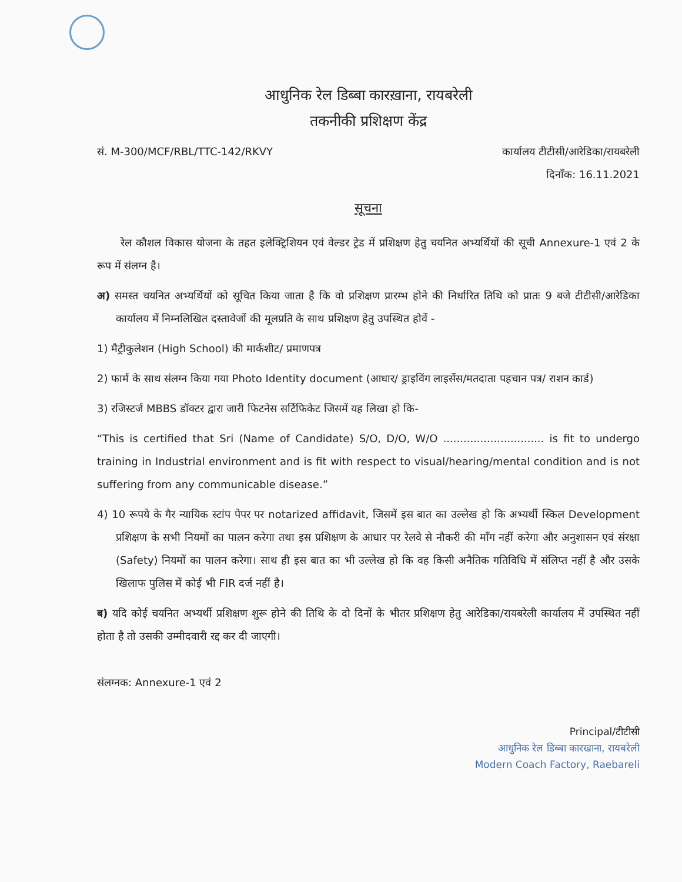आधुनिक रेल डिब्बा कारख़ाना, रायबरेली
तकनीकी प्रशिक्षण केंद्र
सं. M-300/MCF/RBL/TTC-142/RKVY कार्यालय टीटीसी/आरेडिका/रायबरेली
दिनाँक: 16.11.2021
सूचना
रेल कौशल विकास योजना के तहत इलेक्ट्रिशियन एवं वेल्डर ट्रेड में प्रशिक्षण हेतु चयनित अभ्यर्थियों की सूची Annexure-1 एवं 2 के रूप में संलग्न है।
अ) समस्त चयनित अभ्यर्थियों को सूचित किया जाता है कि वो प्रशिक्षण प्रारम्भ होने की निर्धारित तिथि को प्रातः 9 बजे टीटीसी/आरेडिका कार्यालय में निम्नलिखित दस्तावेजों की मूलप्रति के साथ प्रशिक्षण हेतु उपस्थित होवें -
1) मैट्रीकुलेशन (High School) की मार्कशीट/ प्रमाणपत्र
2) फार्म के साथ संलग्न किया गया Photo Identity document (आधार/ ड्राइविंग लाइसेंस/मतदाता पहचान पत्र/ राशन कार्ड)
3) रजिस्टर्ज MBBS डॉक्टर द्वारा जारी फिटनेस सर्टिफिकेट जिसमें यह लिखा हो कि-
“This is certified that Sri (Name of Candidate) S/O, D/O, W/O .............................. is fit to undergo training in Industrial environment and is fit with respect to visual/hearing/mental condition and is not suffering from any communicable disease.”
4) 10 रूपये के गैर न्यायिक स्टांप पेपर पर notarized affidavit, जिसमें इस बात का उल्लेख हो कि अभ्यर्थी स्किल Development प्रशिक्षण के सभी नियमों का पालन करेगा तथा इस प्रशिक्षण के आधार पर रेलवे से नौकरी की माँग नहीं करेगा और अनुशासन एवं संरक्षा (Safety) नियमों का पालन करेगा। साथ ही इस बात का भी उल्लेख हो कि वह किसी अनैतिक गतिविधि में संलिप्त नहीं है और उसके खिलाफ पुलिस में कोई भी FIR दर्ज नहीं है।
ब) यदि कोई चयनित अभ्यर्थी प्रशिक्षण शुरू होने की तिथि के दो दिनों के भीतर प्रशिक्षण हेतु आरेडिका/रायबरेली कार्यालय में उपस्थित नहीं होता है तो उसकी उम्मीदवारी रद्द कर दी जाएगी।
संलग्नक: Annexure-1 एवं 2
Principal/टीटीसी
आधुनिक रेल डिब्बा कारखाना, रायबरेली
Modern Coach Factory, Raebareli